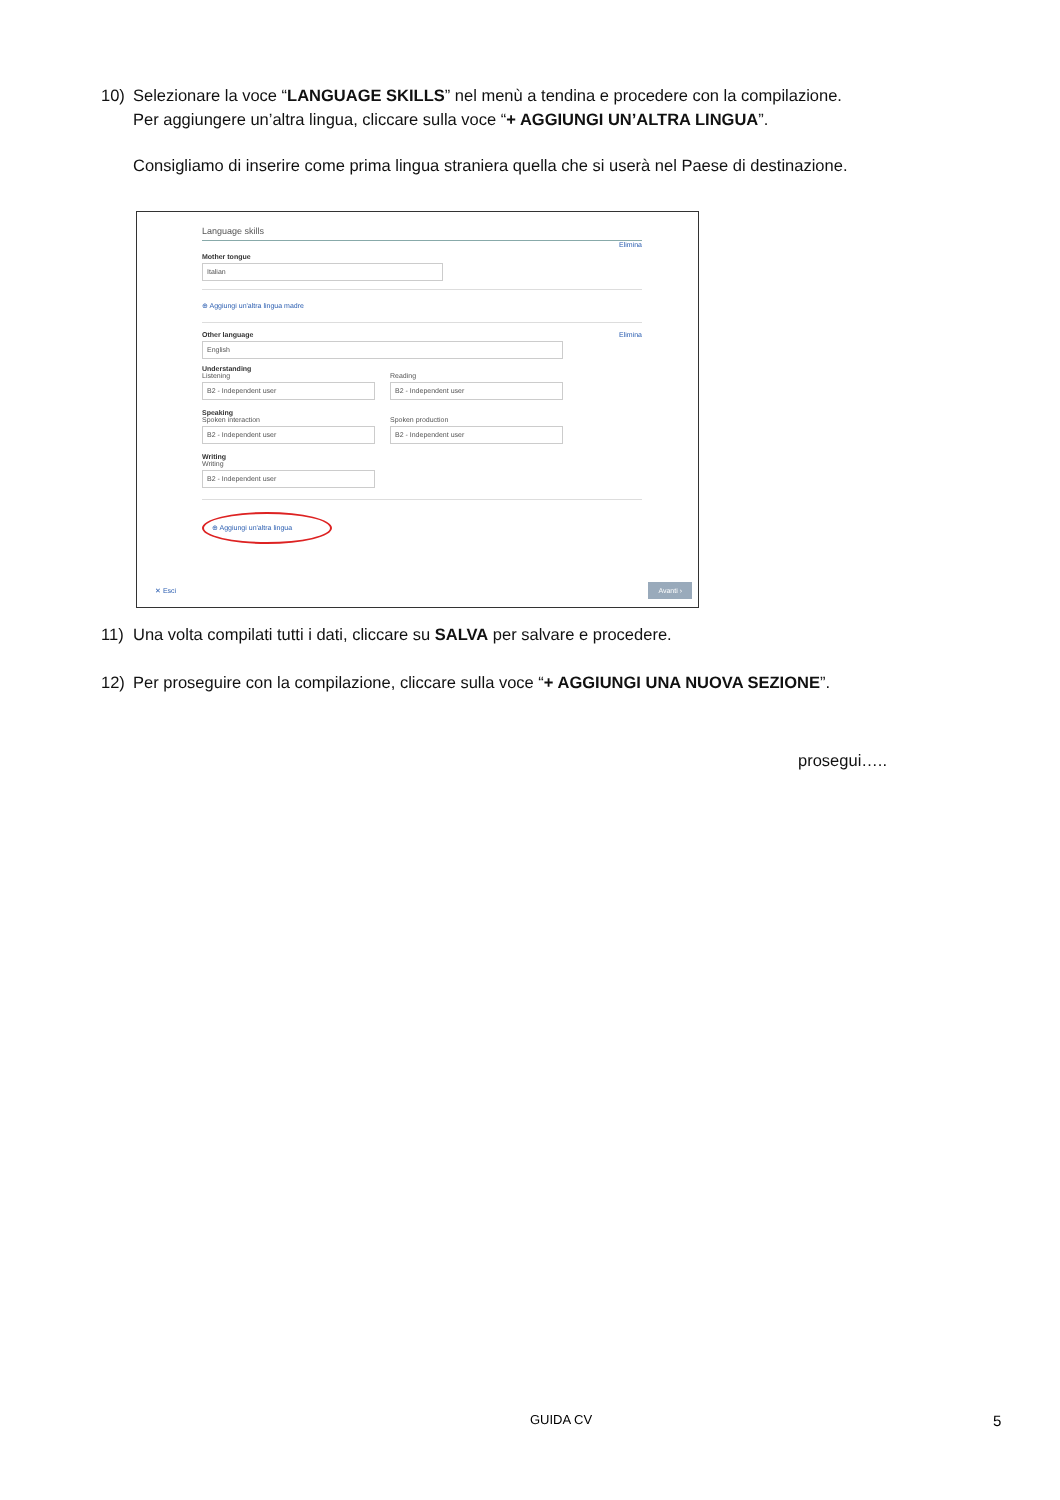10) Selezionare la voce “LANGUAGE SKILLS” nel menù a tendina e procedere con la compilazione.
Per aggiungere un’altra lingua, cliccare sulla voce “+ AGGIUNGI UN’ALTRA LINGUA”.
Consigliamo di inserire come prima lingua straniera quella che si userà nel Paese di destinazione.
Language skills
Elimina
Mother tongue
Italian
⊕ Aggiungi un'altra lingua madre
Elimina
Other language
English
Understanding
Listening
B2 - Independent user
Reading
B2 - Independent user
Speaking
Spoken interaction
B2 - Independent user
Spoken production
B2 - Independent user
Writing
Writing
B2 - Independent user
⊕ Aggiungi un'altra lingua
✕ Esci Avanti ›
11) Una volta compilati tutti i dati, cliccare su SALVA per salvare e procedere.
12) Per proseguire con la compilazione, cliccare sulla voce “+ AGGIUNGI UNA NUOVA SEZIONE”.
prosegui…..
GUIDA CV 5